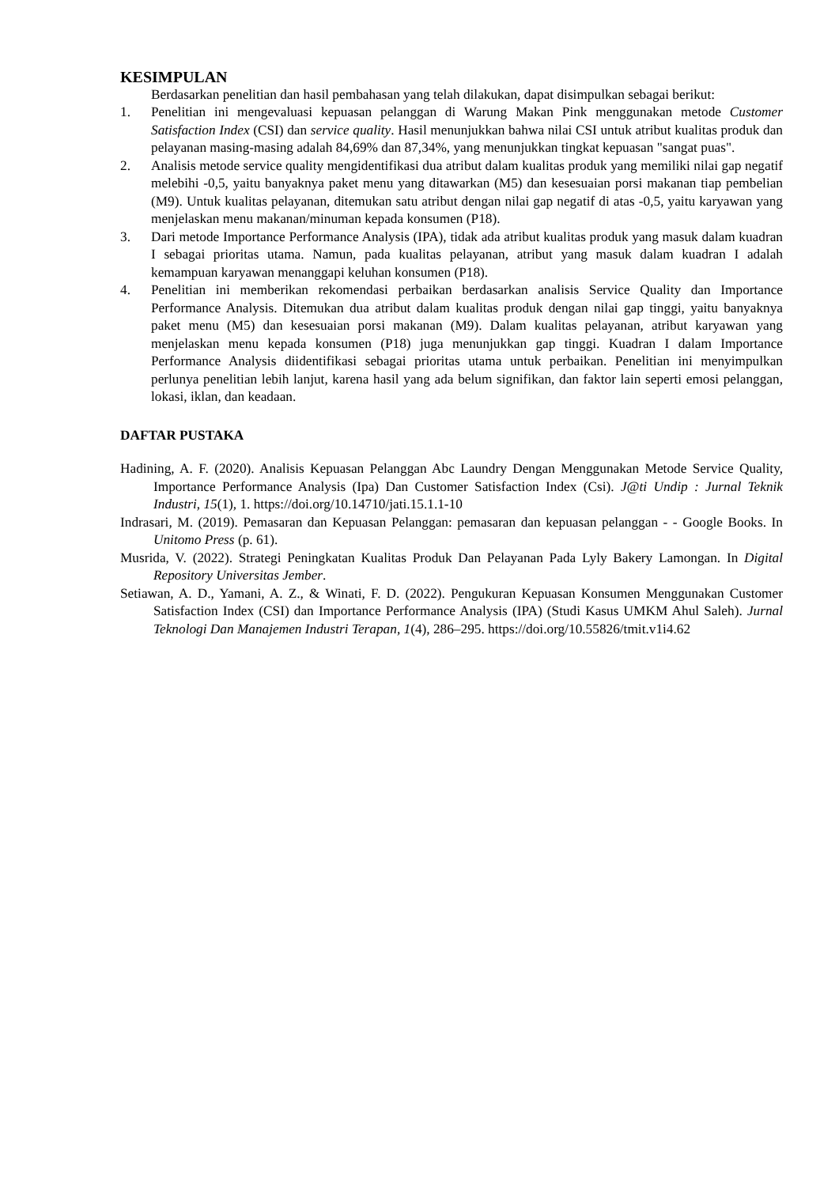KESIMPULAN
Berdasarkan penelitian dan hasil pembahasan yang telah dilakukan, dapat disimpulkan sebagai berikut:
1. Penelitian ini mengevaluasi kepuasan pelanggan di Warung Makan Pink menggunakan metode Customer Satisfaction Index (CSI) dan service quality. Hasil menunjukkan bahwa nilai CSI untuk atribut kualitas produk dan pelayanan masing-masing adalah 84,69% dan 87,34%, yang menunjukkan tingkat kepuasan "sangat puas".
2. Analisis metode service quality mengidentifikasi dua atribut dalam kualitas produk yang memiliki nilai gap negatif melebihi -0,5, yaitu banyaknya paket menu yang ditawarkan (M5) dan kesesuaian porsi makanan tiap pembelian (M9). Untuk kualitas pelayanan, ditemukan satu atribut dengan nilai gap negatif di atas -0,5, yaitu karyawan yang menjelaskan menu makanan/minuman kepada konsumen (P18).
3. Dari metode Importance Performance Analysis (IPA), tidak ada atribut kualitas produk yang masuk dalam kuadran I sebagai prioritas utama. Namun, pada kualitas pelayanan, atribut yang masuk dalam kuadran I adalah kemampuan karyawan menanggapi keluhan konsumen (P18).
4. Penelitian ini memberikan rekomendasi perbaikan berdasarkan analisis Service Quality dan Importance Performance Analysis. Ditemukan dua atribut dalam kualitas produk dengan nilai gap tinggi, yaitu banyaknya paket menu (M5) dan kesesuaian porsi makanan (M9). Dalam kualitas pelayanan, atribut karyawan yang menjelaskan menu kepada konsumen (P18) juga menunjukkan gap tinggi. Kuadran I dalam Importance Performance Analysis diidentifikasi sebagai prioritas utama untuk perbaikan. Penelitian ini menyimpulkan perlunya penelitian lebih lanjut, karena hasil yang ada belum signifikan, dan faktor lain seperti emosi pelanggan, lokasi, iklan, dan keadaan.
DAFTAR PUSTAKA
Hadining, A. F. (2020). Analisis Kepuasan Pelanggan Abc Laundry Dengan Menggunakan Metode Service Quality, Importance Performance Analysis (Ipa) Dan Customer Satisfaction Index (Csi). J@ti Undip : Jurnal Teknik Industri, 15(1), 1. https://doi.org/10.14710/jati.15.1.1-10
Indrasari, M. (2019). Pemasaran dan Kepuasan Pelanggan: pemasaran dan kepuasan pelanggan - - Google Books. In Unitomo Press (p. 61).
Musrida, V. (2022). Strategi Peningkatan Kualitas Produk Dan Pelayanan Pada Lyly Bakery Lamongan. In Digital Repository Universitas Jember.
Setiawan, A. D., Yamani, A. Z., & Winati, F. D. (2022). Pengukuran Kepuasan Konsumen Menggunakan Customer Satisfaction Index (CSI) dan Importance Performance Analysis (IPA) (Studi Kasus UMKM Ahul Saleh). Jurnal Teknologi Dan Manajemen Industri Terapan, 1(4), 286–295. https://doi.org/10.55826/tmit.v1i4.62